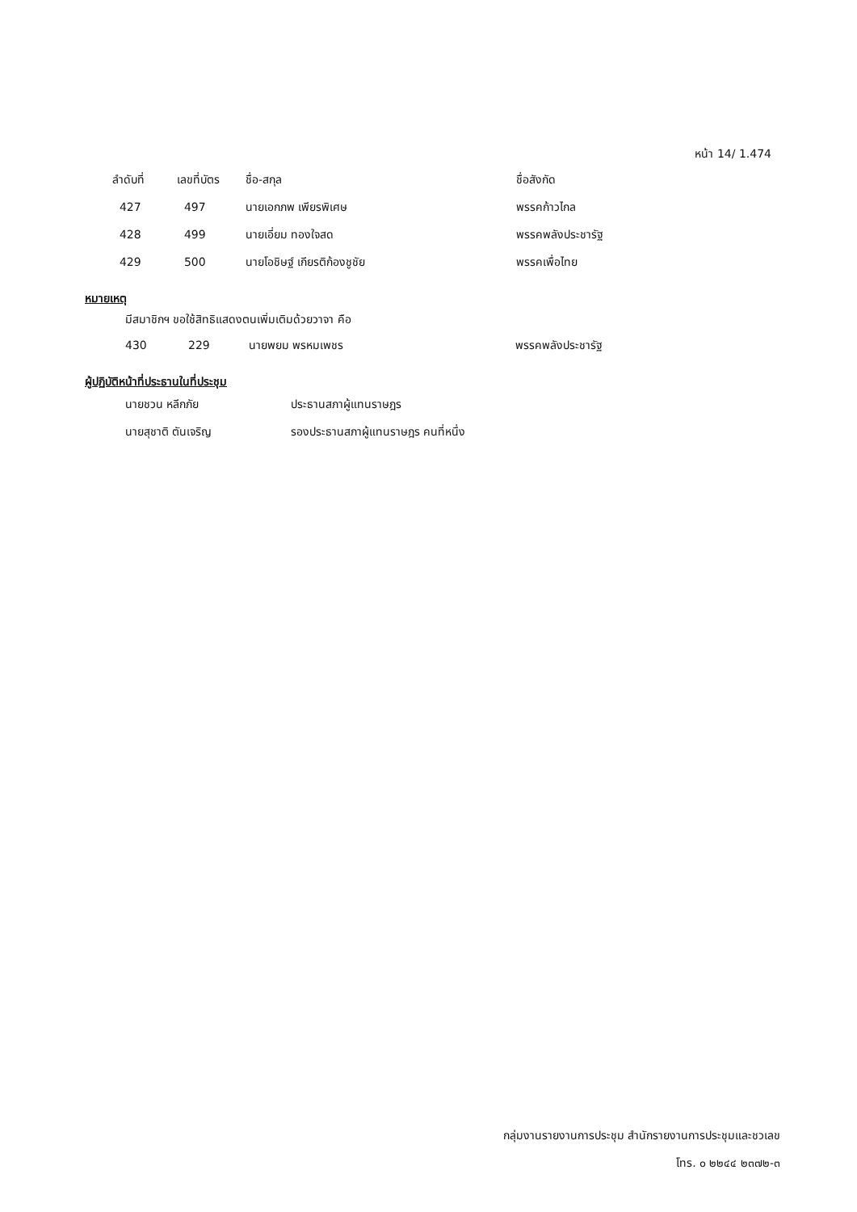หน้า 14/ 1.474
| | ลำดับที่ | เลขที่บัตร | ชื่อ-สกุล | ชื่อสังกัด |
| --- | --- | --- | --- | --- |
| | 427 | 497 | นายเอกภพ เพียรพิเศษ | พรรคก้าวไกล |
| | 428 | 499 | นายเอี่ยม ทองใจสด | พรรคพลังประชารัฐ |
| | 429 | 500 | นายโอชิษฐ์ เกียรติก้องชูชัย | พรรคเพื่อไทย |
หมายเหตุ
มีสมาชิกฯ ขอใช้สิทธิแสดงตนเพิ่มเติมด้วยวาจา คือ
| 430 | 229 | นายพยม พรหมเพชร | พรรคพลังประชารัฐ |
ผู้ปฏิบัติหน้าที่ประธานในที่ประชุม
| นายชวน หลีกภัย | ประธานสภาผู้แทนราษฎร |
| นายสุชาติ ตันเจริญ | รองประธานสภาผู้แทนราษฎร คนที่หนึ่ง |
กลุ่มงานรายงานการประชุม สำนักรายงานการประชุมและชวเลข
โทร. ๐ ๒๒๔๔ ๒๓๗๒-๓